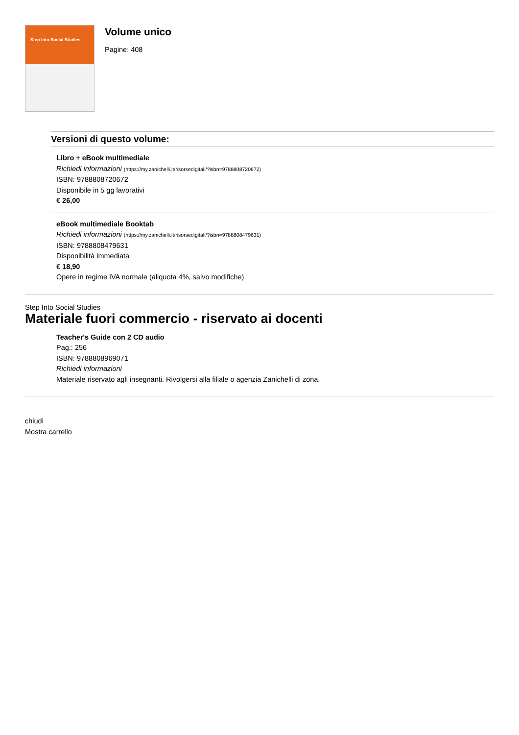Step Into Social Studies
Volume unico
Pagine: 408
Versioni di questo volume:
Libro + eBook multimediale
Richiedi informazioni (https://my.zanichelli.it/risorsedigitali/?isbn=9788808720672)
ISBN: 9788808720672
Disponibile in 5 gg lavorativi
€ 26,00
eBook multimediale Booktab
Richiedi informazioni (https://my.zanichelli.it/risorsedigitali/?isbn=9788808479631)
ISBN: 9788808479631
Disponibilità immediata
€ 18,90
Opere in regime IVA normale (aliquota 4%, salvo modifiche)
Step Into Social Studies
Materiale fuori commercio - riservato ai docenti
Teacher's Guide con 2 CD audio
Pag.: 256
ISBN: 9788808969071
Richiedi informazioni
Materiale riservato agli insegnanti. Rivolgersi alla filiale o agenzia Zanichelli di zona.
chiudi
Mostra carrello